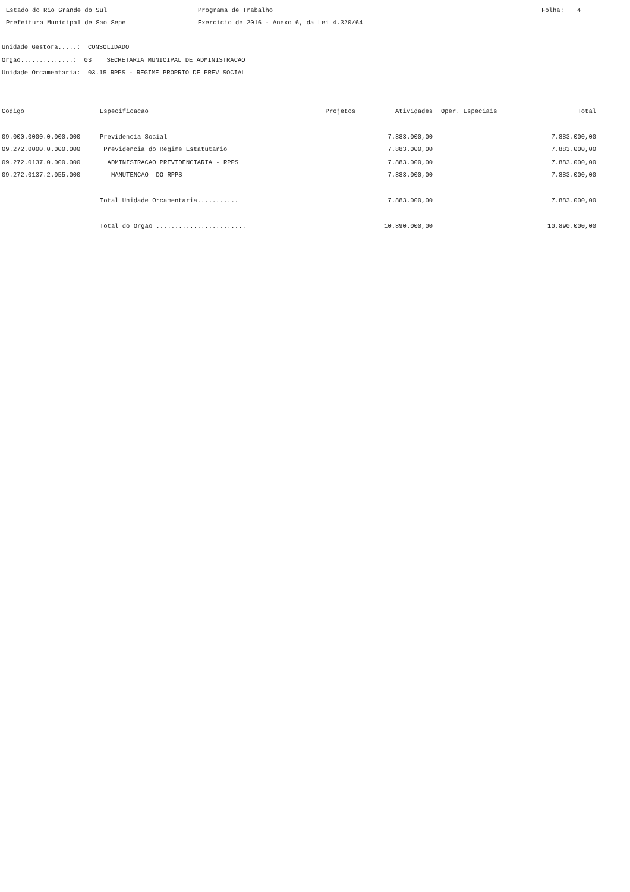Estado do Rio Grande do Sul
Programa de Trabalho
Folha:
4
Prefeitura Municipal de Sao Sepe
Exercicio de 2016 - Anexo 6, da Lei 4.320/64
Unidade Gestora.....: CONSOLIDADO
Orgao..............: 03 SECRETARIA MUNICIPAL DE ADMINISTRACAO
Unidade Orcamentaria: 03.15 RPPS - REGIME PROPRIO DE PREV SOCIAL
| Codigo | Especificacao | Projetos | Atividades | Oper. Especiais | Total |
| --- | --- | --- | --- | --- | --- |
| 09.000.0000.0.000.000 | Previdencia Social | | 7.883.000,00 | | 7.883.000,00 |
| 09.272.0000.0.000.000 | Previdencia do Regime Estatutario | | 7.883.000,00 | | 7.883.000,00 |
| 09.272.0137.0.000.000 | ADMINISTRACAO PREVIDENCIARIA - RPPS | | 7.883.000,00 | | 7.883.000,00 |
| 09.272.0137.2.055.000 | MANUTENCAO DO RPPS | | 7.883.000,00 | | 7.883.000,00 |
| | Total Unidade Orcamentaria........... | | 7.883.000,00 | | 7.883.000,00 |
| | Total do Orgao ........................ | | 10.890.000,00 | | 10.890.000,00 |